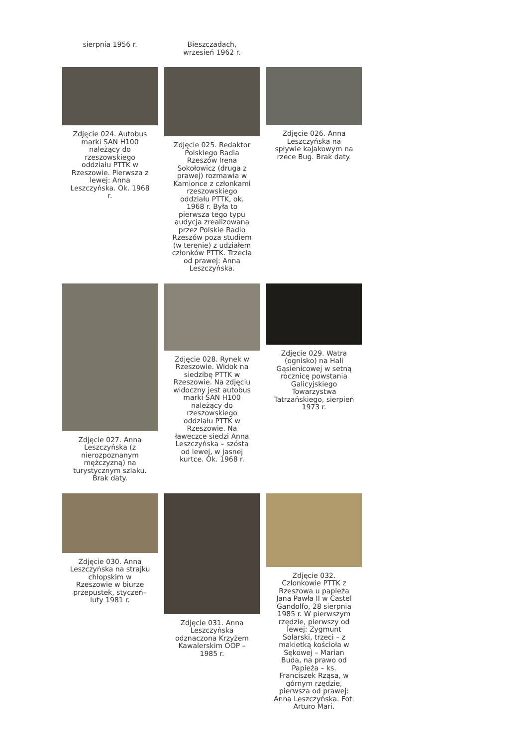sierpnia 1956 r. Bieszczadach, wrzesień 1962 r.
Zdjęcie 024. Autobus marki SAN H100 należący do rzeszowskiego oddziału PTTK w Rzeszowie. Pierwsza z lewej: Anna Leszczyńska. Ok. 1968 r.
Zdjęcie 025. Redaktor Polskiego Radia Rzeszów Irena Sokołowicz (druga z prawej) rozmawia w Kamionce z członkami rzeszowskiego oddziału PTTK, ok. 1968 r. Była to pierwsza tego typu audycja zrealizowana przez Polskie Radio Rzeszów poza studiem (w terenie) z udziałem członków PTTK. Trzecia od prawej: Anna Leszczyńska.
Zdjęcie 026. Anna Leszczyńska na spływie kajakowym na rzece Bug. Brak daty.
Zdjęcie 027. Anna Leszczyńska (z nierozpoznanym mężczyzną) na turystycznym szlaku. Brak daty.
Zdjęcie 028. Rynek w Rzeszowie. Widok na siedzibę PTTK w Rzeszowie. Na zdjęciu widoczny jest autobus marki SAN H100 należący do rzeszowskiego oddziału PTTK w Rzeszowie. Na ławeczce siedzi Anna Leszczyńska – szósta od lewej, w jasnej kurtce. Ok. 1968 r.
Zdjęcie 029. Watra (ognisko) na Hali Gąsienicowej w setną rocznicę powstania Galicyjskiego Towarzystwa Tatrzańskiego, sierpień 1973 r.
Zdjęcie 030. Anna Leszczyńska na strajku chłopskim w Rzeszowie w biurze przepustek, styczeń–luty 1981 r.
Zdjęcie 031. Anna Leszczyńska odznaczona Krzyżem Kawalerskim OOP – 1985 r.
Zdjęcie 032. Członkowie PTTK z Rzeszowa u papieża Jana Pawła II w Castel Gandolfo, 28 sierpnia 1985 r. W pierwszym rzędzie, pierwszy od lewej: Zygmunt Solarski, trzeci – z makietką kościoła w Sękowej – Marian Buda, na prawo od Papieża – ks. Franciszek Rząsa, w górnym rzędzie, pierwsza od prawej: Anna Leszczyńska. Fot. Arturo Mari.